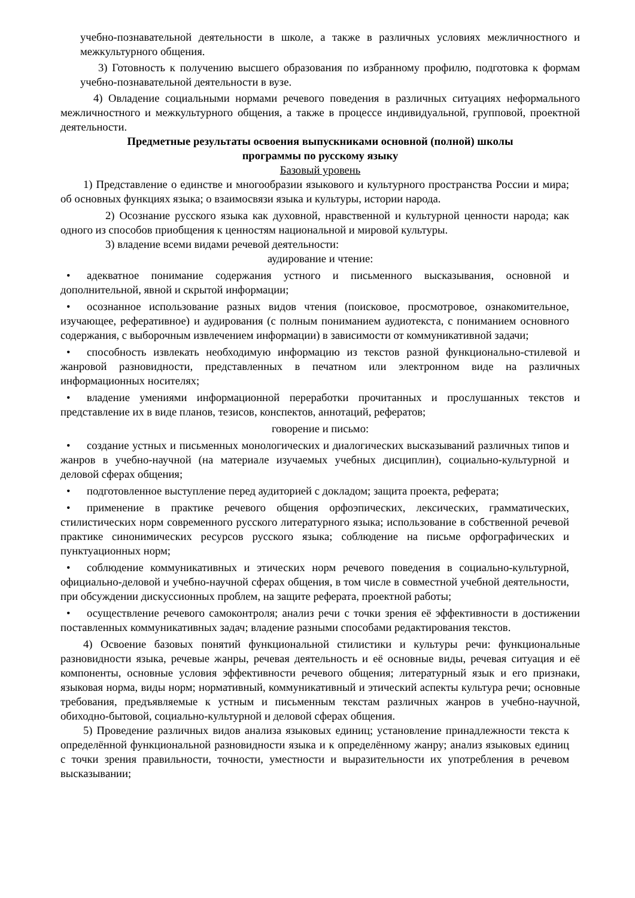учебно-познавательной деятельности в школе, а также в различных условиях межличностного и межкультурного общения.
3) Готовность к получению высшего образования по избранному профилю, подготовка к формам учебно-познавательной деятельности в вузе.
4) Овладение социальными нормами речевого поведения в различных ситуациях неформального межличностного и межкультурного общения, а также в процессе индивидуальной, групповой, проектной деятельности.
Предметные результаты освоения выпускниками основной (полной) школы
программы по русскому языку
Базовый уровень
1) Представление о единстве и многообразии языкового и культурного пространства России и мира; об основных функциях языка; о взаимосвязи языка и культуры, истории народа.
2) Осознание русского языка как духовной, нравственной и культурной ценности народа; как одного из способов приобщения к ценностям национальной и мировой культуры.
3) владение всеми видами речевой деятельности:
аудирование и чтение:
• адекватное понимание содержания устного и письменного высказывания, основной и дополнительной, явной и скрытой информации;
• осознанное использование разных видов чтения (поисковое, просмотровое, ознакомительное, изучающее, реферативное) и аудирования (с полным пониманием аудиотекста, с пониманием основного содержания, с выборочным извлечением информации) в зависимости от коммуникативной задачи;
• способность извлекать необходимую информацию из текстов разной функционально-стилевой и жанровой разновидности, представленных в печатном или электронном виде на различных информационных носителях;
• владение умениями информационной переработки прочитанных и прослушанных текстов и представление их в виде планов, тезисов, конспектов, аннотаций, рефератов;
говорение и письмо:
• создание устных и письменных монологических и диалогических высказываний различных типов и жанров в учебно-научной (на материале изучаемых учебных дисциплин), социально-культурной и деловой сферах общения;
• подготовленное выступление перед аудиторией с докладом; защита проекта, реферата;
• применение в практике речевого общения орфоэпических, лексических, грамматических, стилистических норм современного русского литературного языка; использование в собственной речевой практике синонимических ресурсов русского языка; соблюдение на письме орфографических и пунктуационных норм;
• соблюдение коммуникативных и этических норм речевого поведения в социально-культурной, официально-деловой и учебно-научной сферах общения, в том числе в совместной учебной деятельности, при обсуждении дискуссионных проблем, на защите реферата, проектной работы;
• осуществление речевого самоконтроля; анализ речи с точки зрения её эффективности в достижении поставленных коммуникативных задач; владение разными способами редактирования текстов.
4) Освоение базовых понятий функциональной стилистики и культуры речи: функциональные разновидности языка, речевые жанры, речевая деятельность и её основные виды, речевая ситуация и её компоненты, основные условия эффективности речевого общения; литературный язык и его признаки, языковая норма, виды норм; нормативный, коммуникативный и этический аспекты культура речи; основные требования, предъявляемые к устным и письменным текстам различных жанров в учебно-научной, обиходно-бытовой, социально-культурной и деловой сферах общения.
5) Проведение различных видов анализа языковых единиц; установление принадлежности текста к определённой функциональной разновидности языка и к определённому жанру; анализ языковых единиц с точки зрения правильности, точности, уместности и выразительности их употребления в речевом высказывании;